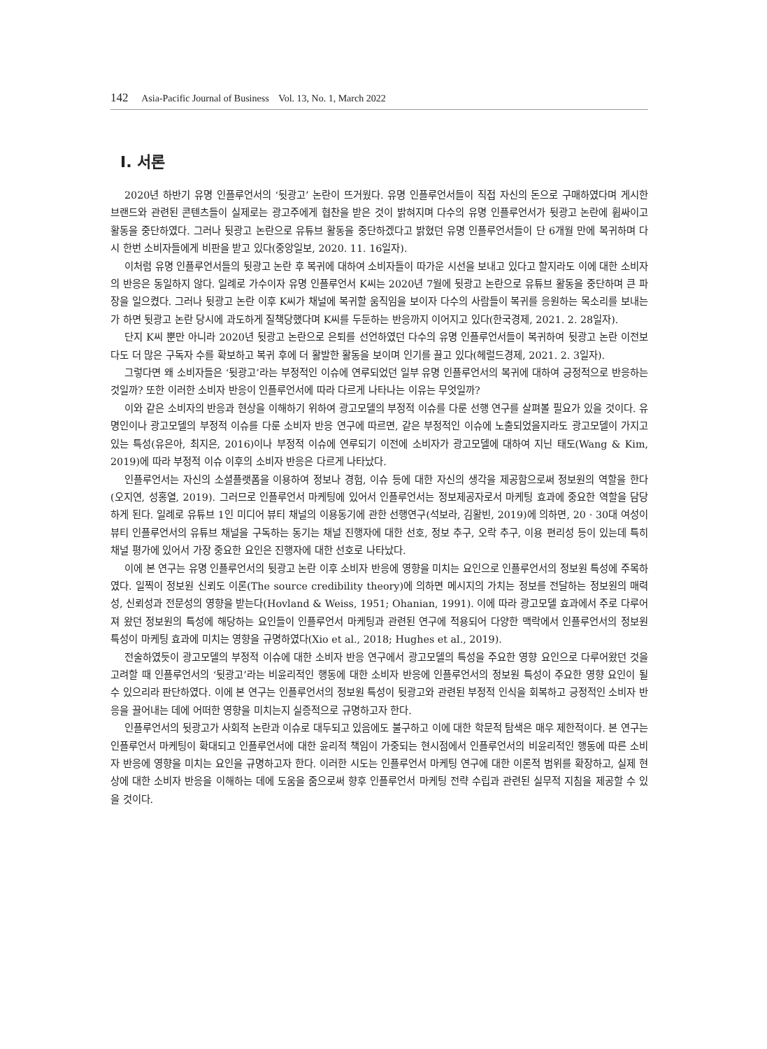142 Asia-Pacific Journal of Business Vol. 13, No. 1, March 2022
Ⅰ. 서론
2020년 하반기 유명 인플루언서의 ‘뒷광고’ 논란이 뜨거웠다. 유명 인플루언서들이 직접 자신의 돈으로 구매하였다며 게시한 브랜드와 관련된 콘텐츠들이 실제로는 광고주에게 협찬을 받은 것이 밝혀지며 다수의 유명 인플루언서가 뒷광고 논란에 휩싸이고 활동을 중단하였다. 그러나 뒷광고 논란으로 유튜브 활동을 중단하겠다고 밝혔던 유명 인플루언서들이 단 6개월 만에 복귀하며 다시 한번 소비자들에게 비판을 받고 있다(중앙일보, 2020. 11. 16일자).
이처럼 유명 인플루언서들의 뒷광고 논란 후 복귀에 대하여 소비자들이 따가운 시선을 보내고 있다고 할지라도 이에 대한 소비자의 반응은 동일하지 않다. 일례로 가수이자 유명 인플루언서 K씨는 2020년 7월에 뒷광고 논란으로 유튜브 활동을 중단하며 큰 파장을 일으켰다. 그러나 뒷광고 논란 이후 K씨가 채널에 복귀할 움직임을 보이자 다수의 사람들이 복귀를 응원하는 목소리를 보내는가 하면 뒷광고 논란 당시에 과도하게 질책당했다며 K씨를 두둔하는 반응까지 이어지고 있다(한국경제, 2021. 2. 28일자).
단지 K씨 뿐만 아니라 2020년 뒷광고 논란으로 은퇴를 선언하였던 다수의 유명 인플루언서들이 복귀하여 뒷광고 논란 이전보다도 더 많은 구독자 수를 확보하고 복귀 후에 더 활발한 활동을 보이며 인기를 끌고 있다(헤럴드경제, 2021. 2. 3일자).
그렇다면 왜 소비자들은 ‘뒷광고’라는 부정적인 이슈에 연루되었던 일부 유명 인플루언서의 복귀에 대하여 긍정적으로 반응하는 것일까? 또한 이러한 소비자 반응이 인플루언서에 따라 다르게 나타나는 이유는 무엇일까?
이와 같은 소비자의 반응과 현상을 이해하기 위하여 광고모델의 부정적 이슈를 다룬 선행 연구를 살펴볼 필요가 있을 것이다. 유명인이나 광고모델의 부정적 이슈를 다룬 소비자 반응 연구에 따르면, 같은 부정적인 이슈에 노출되었을지라도 광고모델이 가지고 있는 특성(유은아, 최지은, 2016)이나 부정적 이슈에 연루되기 이전에 소비자가 광고모델에 대하여 지닌 태도(Wang & Kim, 2019)에 따라 부정적 이슈 이후의 소비자 반응은 다르게 나타났다.
인플루언서는 자신의 소셜플랫폼을 이용하여 정보나 경험, 이슈 등에 대한 자신의 생각을 제공함으로써 정보원의 역할을 한다(오지연, 성홍열, 2019). 그러므로 인플루언서 마케팅에 있어서 인플루언서는 정보제공자로서 마케팅 효과에 중요한 역할을 담당하게 된다. 일례로 유튜브 1인 미디어 뷰티 채널의 이용동기에 관한 선행연구(석보라, 김활빈, 2019)에 의하면, 20 · 30대 여성이 뷰티 인플루언서의 유튜브 채널을 구독하는 동기는 채널 진행자에 대한 선호, 정보 추구, 오락 추구, 이용 편리성 등이 있는데 특히 채널 평가에 있어서 가장 중요한 요인은 진행자에 대한 선호로 나타났다.
이에 본 연구는 유명 인플루언서의 뒷광고 논란 이후 소비자 반응에 영향을 미치는 요인으로 인플루언서의 정보원 특성에 주목하였다. 일찍이 정보원 신뢰도 이론(The source credibility theory)에 의하면 메시지의 가치는 정보를 전달하는 정보원의 매력성, 신뢰성과 전문성의 영향을 받는다(Hovland & Weiss, 1951; Ohanian, 1991). 이에 따라 광고모델 효과에서 주로 다루어져 왔던 정보원의 특성에 해당하는 요인들이 인플루언서 마케팅과 관련된 연구에 적용되어 다양한 맥락에서 인플루언서의 정보원 특성이 마케팅 효과에 미치는 영향을 규명하였다(Xio et al., 2018; Hughes et al., 2019).
전술하였듯이 광고모델의 부정적 이슈에 대한 소비자 반응 연구에서 광고모델의 특성을 주요한 영향 요인으로 다루어왔던 것을 고려할 때 인플루언서의 ‘뒷광고’라는 비윤리적인 행동에 대한 소비자 반응에 인플루언서의 정보원 특성이 주요한 영향 요인이 될 수 있으리라 판단하였다. 이에 본 연구는 인플루언서의 정보원 특성이 뒷광고와 관련된 부정적 인식을 회복하고 긍정적인 소비자 반응을 끌어내는 데에 어떠한 영향을 미치는지 실증적으로 규명하고자 한다.
인플루언서의 뒷광고가 사회적 논란과 이슈로 대두되고 있음에도 불구하고 이에 대한 학문적 탐색은 매우 제한적이다. 본 연구는 인플루언서 마케팅이 확대되고 인플루언서에 대한 윤리적 책임이 가중되는 현시점에서 인플루언서의 비윤리적인 행동에 따른 소비자 반응에 영향을 미치는 요인을 규명하고자 한다. 이러한 시도는 인플루언서 마케팅 연구에 대한 이론적 범위를 확장하고, 실제 현상에 대한 소비자 반응을 이해하는 데에 도움을 줌으로써 향후 인플루언서 마케팅 전략 수립과 관련된 실무적 지침을 제공할 수 있을 것이다.